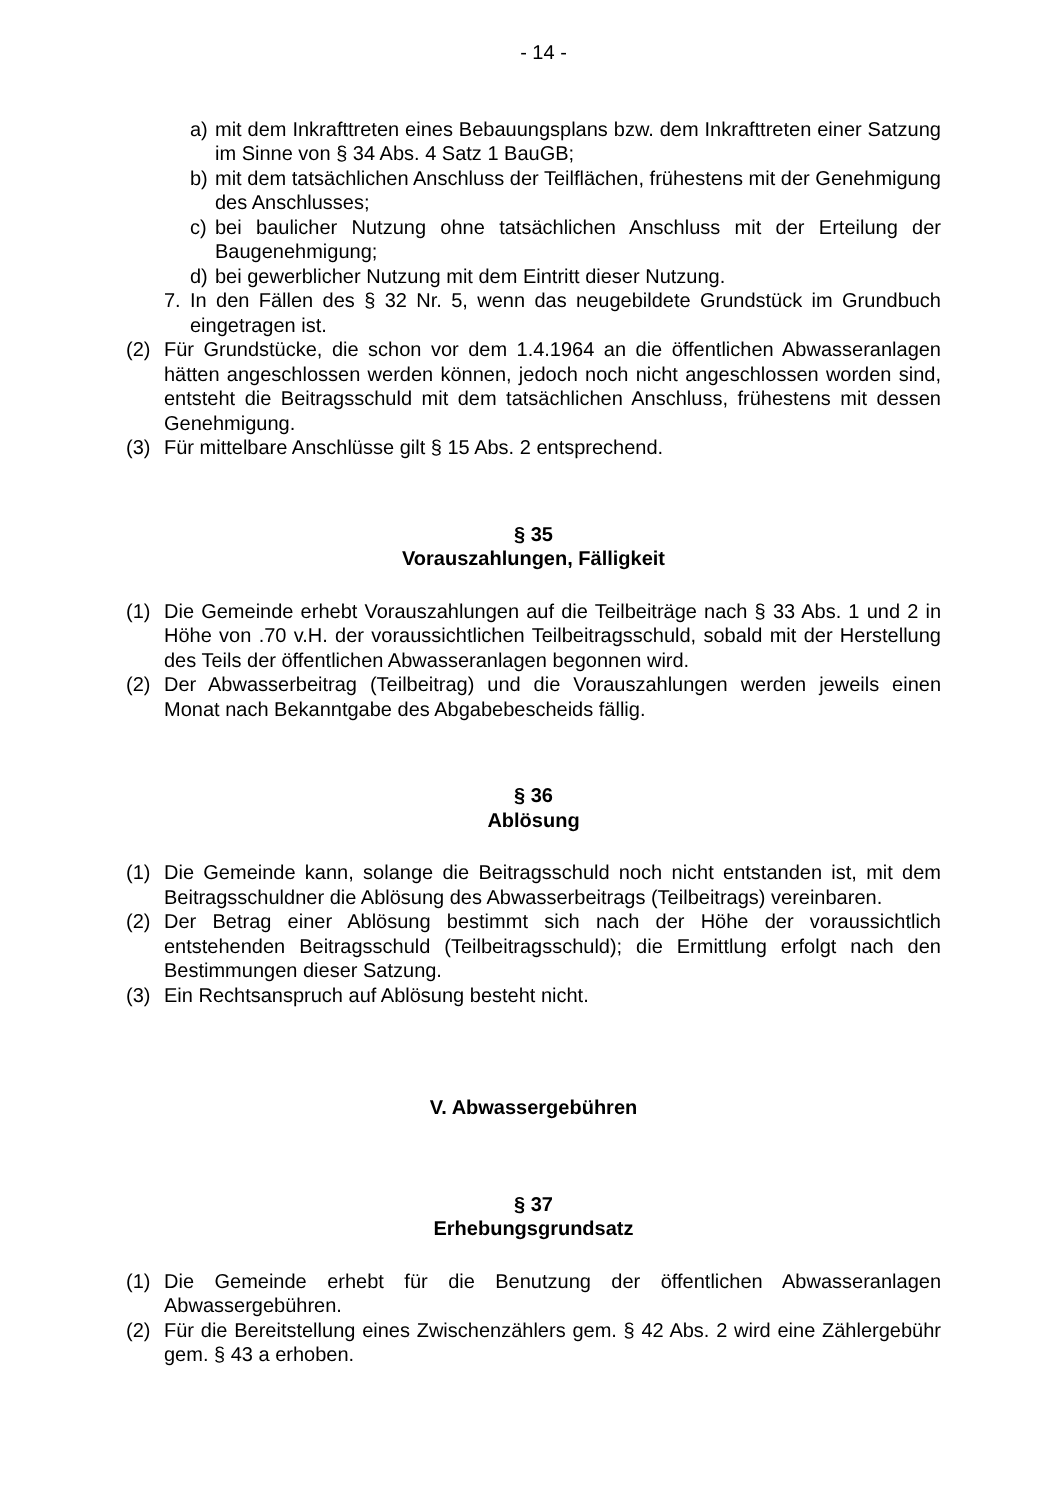- 14 -
a) mit dem Inkrafttreten eines Bebauungsplans bzw. dem Inkrafttreten einer Satzung im Sinne von § 34 Abs. 4 Satz 1 BauGB;
b) mit dem tatsächlichen Anschluss der Teilflächen, frühestens mit der Genehmigung des Anschlusses;
c) bei baulicher Nutzung ohne tatsächlichen Anschluss mit der Erteilung der Baugenehmigung;
d) bei gewerblicher Nutzung mit dem Eintritt dieser Nutzung.
7. In den Fällen des § 32 Nr. 5, wenn das neugebildete Grundstück im Grundbuch eingetragen ist.
(2) Für Grundstücke, die schon vor dem 1.4.1964 an die öffentlichen Abwasseranlagen hätten angeschlossen werden können, jedoch noch nicht angeschlossen worden sind, entsteht die Beitragsschuld mit dem tatsächlichen Anschluss, frühestens mit dessen Genehmigung.
(3) Für mittelbare Anschlüsse gilt § 15 Abs. 2 entsprechend.
§ 35
Vorauszahlungen, Fälligkeit
(1) Die Gemeinde erhebt Vorauszahlungen auf die Teilbeiträge nach § 33 Abs. 1 und 2 in Höhe von .70 v.H. der voraussichtlichen Teilbeitragsschuld, sobald mit der Herstellung des Teils der öffentlichen Abwasseranlagen begonnen wird.
(2) Der Abwasserbeitrag (Teilbeitrag) und die Vorauszahlungen werden jeweils einen Monat nach Bekanntgabe des Abgabebescheids fällig.
§ 36
Ablösung
(1) Die Gemeinde kann, solange die Beitragsschuld noch nicht entstanden ist, mit dem Beitragsschuldner die Ablösung des Abwasserbeitrags (Teilbeitrags) vereinbaren.
(2) Der Betrag einer Ablösung bestimmt sich nach der Höhe der voraussichtlich entstehenden Beitragsschuld (Teilbeitragsschuld); die Ermittlung erfolgt nach den Bestimmungen dieser Satzung.
(3) Ein Rechtsanspruch auf Ablösung besteht nicht.
V. Abwassergebühren
§ 37
Erhebungsgrundsatz
(1) Die Gemeinde erhebt für die Benutzung der öffentlichen Abwasseranlagen Abwassergebühren.
(2) Für die Bereitstellung eines Zwischenzählers gem. § 42 Abs. 2 wird eine Zählergebühr gem. § 43 a erhoben.